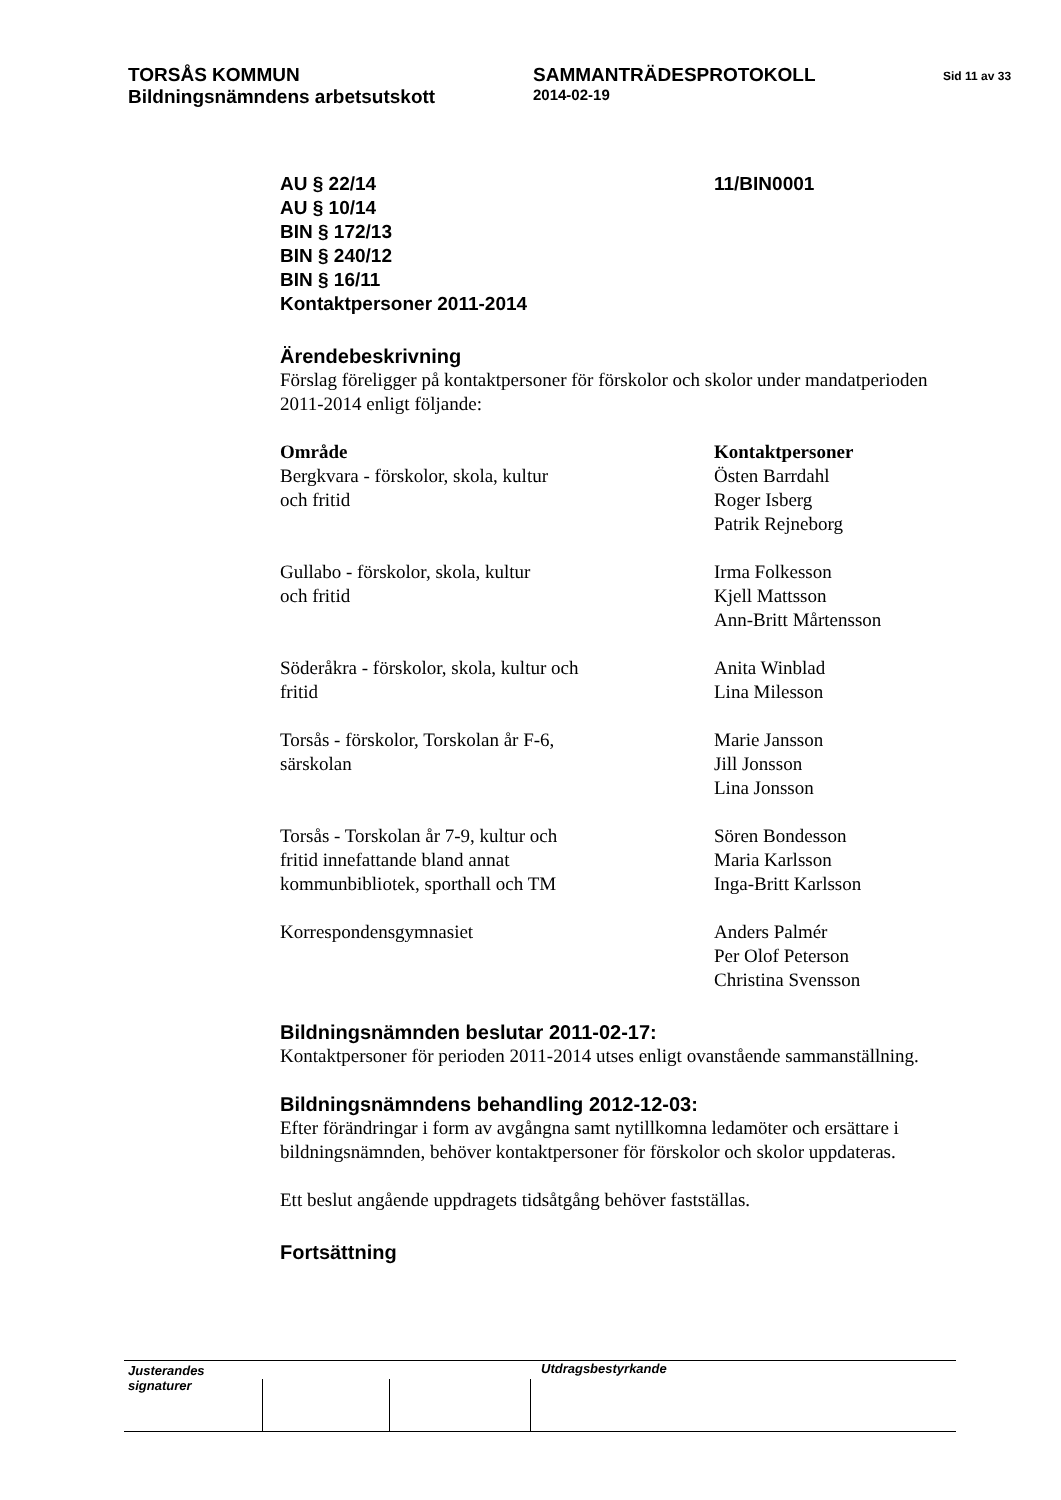| TORSÅS KOMMUN Bildningsnämndens arbetsutskott | SAMMANTRÄDESPROTOKOLL 2014-02-19 | Sid 11 av 33 |
| AU § 22/14 AU § 10/14 BIN § 172/13 BIN § 240/12 BIN § 16/11 Kontaktpersoner 2011-2014 | 11/BIN0001 |
Ärendebeskrivning
Förslag föreligger på kontaktpersoner för förskolor och skolor under mandatperioden 2011-2014 enligt följande:
| Område Bergkvara - förskolor, skola, kultur och fritid | Kontaktpersoner Östen Barrdahl Roger Isberg Patrik Rejneborg |
| Gullabo - förskolor, skola, kultur och fritid | Irma Folkesson Kjell Mattsson Ann-Britt Mårtensson |
| Söderåkra - förskolor, skola, kultur och fritid | Anita Winblad Lina Milesson |
| Torsås - förskolor, Torskolan år F-6, särskolan | Marie Jansson Jill Jonsson Lina Jonsson |
| Torsås - Torskolan år 7-9, kultur och fritid innefattande bland annat kommunbibliotek, sporthall och TM | Sören Bondesson Maria Karlsson Inga-Britt Karlsson |
| Korrespondensgymnasiet | Anders Palmér Per Olof Peterson Christina Svensson |
Bildningsnämnden beslutar 2011-02-17:
Kontaktpersoner för perioden 2011-2014 utses enligt ovanstående sammanställning.
Bildningsnämndens behandling 2012-12-03:
Efter förändringar i form av avgångna samt nytillkomna ledamöter och ersättare i bildningsnämnden, behöver kontaktpersoner för förskolor och skolor uppdateras.
Ett beslut angående uppdragets tidsåtgång behöver fastställas.
Fortsättning
Justerandes signaturer
Utdragsbestyrkande